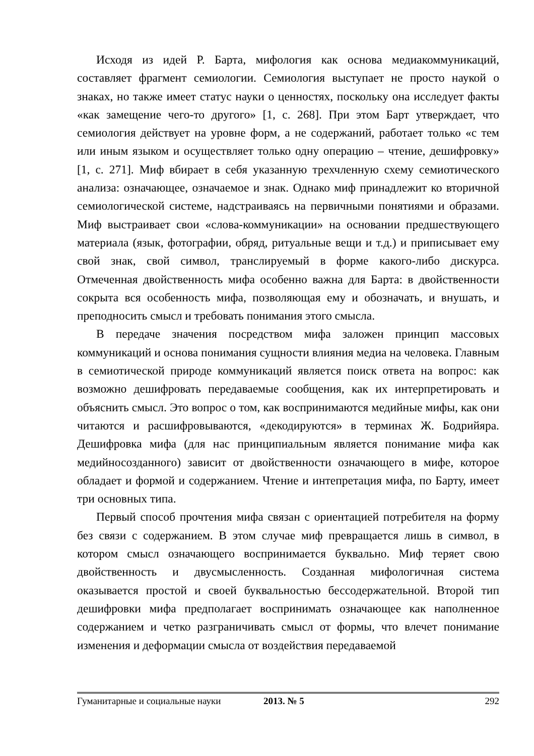Исходя из идей Р. Барта, мифология как основа медиакоммуникаций, составляет фрагмент семиологии. Семиология выступает не просто наукой о знаках, но также имеет статус науки о ценностях, поскольку она исследует факты «как замещение чего-то другого» [1, с. 268]. При этом Барт утверждает, что семиология действует на уровне форм, а не содержаний, работает только «с тем или иным языком и осуществляет только одну операцию – чтение, дешифровку» [1, с. 271]. Миф вбирает в себя указанную трехчленную схему семиотического анализа: означающее, означаемое и знак. Однако миф принадлежит ко вторичной семиологической системе, надстраиваясь на первичными понятиями и образами. Миф выстраивает свои «слова-коммуникации» на основании предшествующего материала (язык, фотографии, обряд, ритуальные вещи и т.д.) и приписывает ему свой знак, свой символ, транслируемый в форме какого-либо дискурса. Отмеченная двойственность мифа особенно важна для Барта: в двойственности сокрыта вся особенность мифа, позволяющая ему и обозначать, и внушать, и преподносить смысл и требовать понимания этого смысла.
В передаче значения посредством мифа заложен принцип массовых коммуникаций и основа понимания сущности влияния медиа на человека. Главным в семиотической природе коммуникаций является поиск ответа на вопрос: как возможно дешифровать передаваемые сообщения, как их интерпретировать и объяснить смысл. Это вопрос о том, как воспринимаются медийные мифы, как они читаются и расшифровываются, «декодируются» в терминах Ж. Бодрийяра. Дешифровка мифа (для нас принципиальным является понимание мифа как медийносозданного) зависит от двойственности означающего в мифе, которое обладает и формой и содержанием. Чтение и интепретация мифа, по Барту, имеет три основных типа.
Первый способ прочтения мифа связан с ориентацией потребителя на форму без связи с содержанием. В этом случае миф превращается лишь в символ, в котором смысл означающего воспринимается буквально. Миф теряет свою двойственность и двусмысленность. Созданная мифологичная система оказывается простой и своей буквальностью бессодержательной. Второй тип дешифровки мифа предполагает воспринимать означающее как наполненное содержанием и четко разграничивать смысл от формы, что влечет понимание изменения и деформации смысла от воздействия передаваемой
Гуманитарные и социальные науки 2013. № 5 292